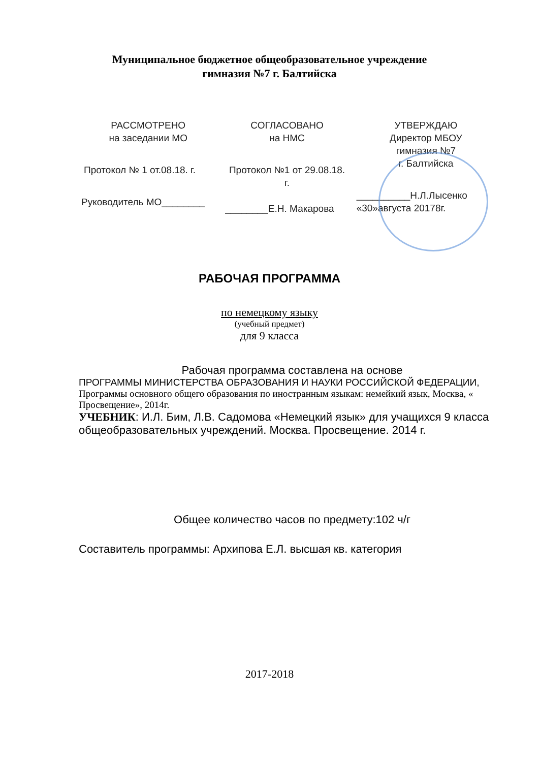Муниципальное бюджетное общеобразовательное учреждение
гимназия №7 г. Балтийска
РАССМОТРЕНО
на заседании МО
Протокол № 1 от.08.18. г.
Руководитель МО________
СОГЛАСОВАНО
на НМС
Протокол №1 от 29.08.18.
г.
________Е.Н. Макарова
УТВЕРЖДАЮ
Директор МБОУ
гимназия №7
г. Балтийска
__________Н.Л.Лысенко
«30»августа 20178г.
РАБОЧАЯ ПРОГРАММА
по немецкому языку
(учебный предмет)
для 9 класса
Рабочая программа составлена на основе
ПРОГРАММЫ МИНИСТЕРСТВА ОБРАЗОВАНИЯ И НАУКИ РОССИЙСКОЙ ФЕДЕРАЦИИ, Программы основного общего образования по иностранным языкам: немейкий язык, Москва, « Просвещение», 2014г.
УЧЕБНИК: И.Л. Бим, Л.В. Садомова «Немецкий язык» для учащихся 9 класса общеобразовательных учреждений. Москва. Просвещение. 2014 г.
Общее количество часов по предмету:102 ч/г
Составитель программы: Архипова Е.Л. высшая кв. категория
2017-2018